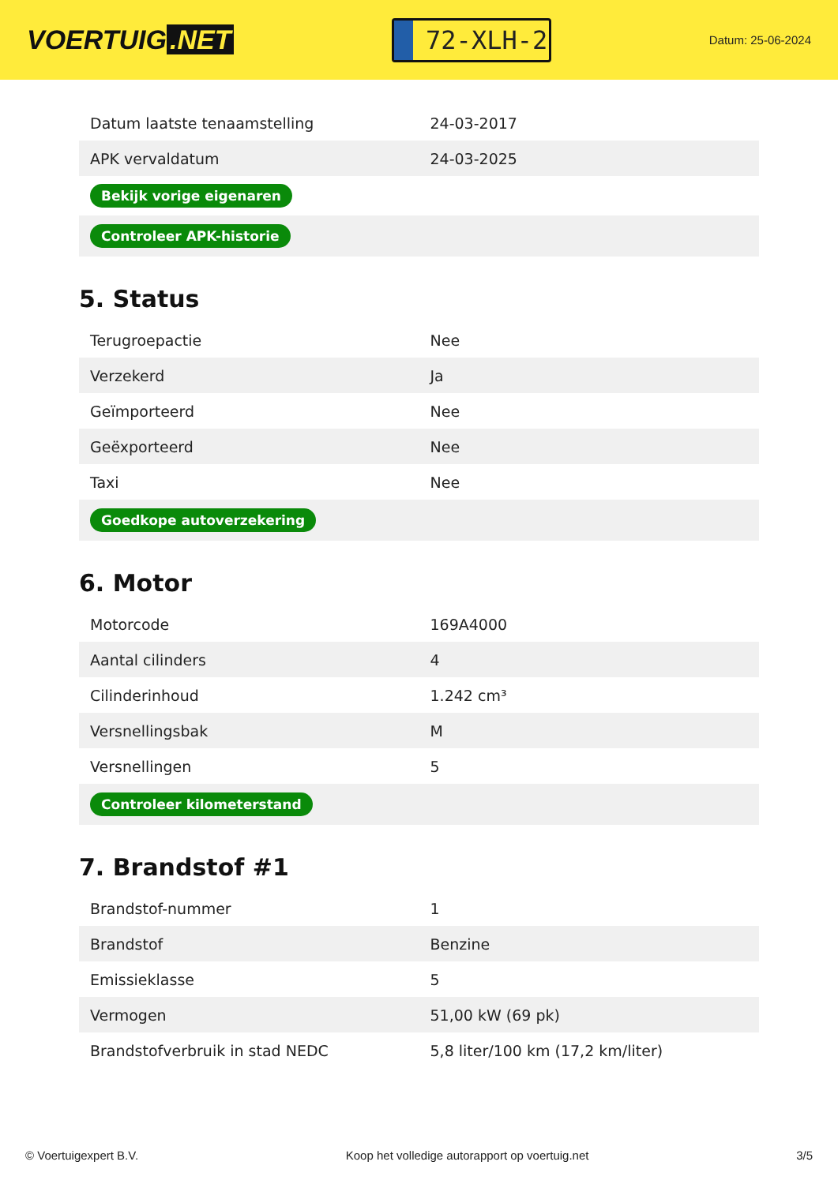VOERTUIG.NET
72-XLH-2
Datum: 25-06-2024
| Datum laatste tenaamstelling | 24-03-2017 |
| APK vervaldatum | 24-03-2025 |
| Bekijk vorige eigenaren | |
| Controleer APK-historie | |
5. Status
| Terugroepactie | Nee |
| Verzekerd | Ja |
| Geïmporteerd | Nee |
| Geëxporteerd | Nee |
| Taxi | Nee |
| Goedkope autoverzekering | |
6. Motor
| Motorcode | 169A4000 |
| Aantal cilinders | 4 |
| Cilinderinhoud | 1.242 cm³ |
| Versnellingsbak | M |
| Versnellingen | 5 |
| Controleer kilometerstand | |
7. Brandstof #1
| Brandstof-nummer | 1 |
| Brandstof | Benzine |
| Emissieklasse | 5 |
| Vermogen | 51,00 kW (69 pk) |
| Brandstofverbruik in stad NEDC | 5,8 liter/100 km (17,2 km/liter) |
© Voertuigexpert B.V. Koop het volledige autorapport op voertuig.net 3/5